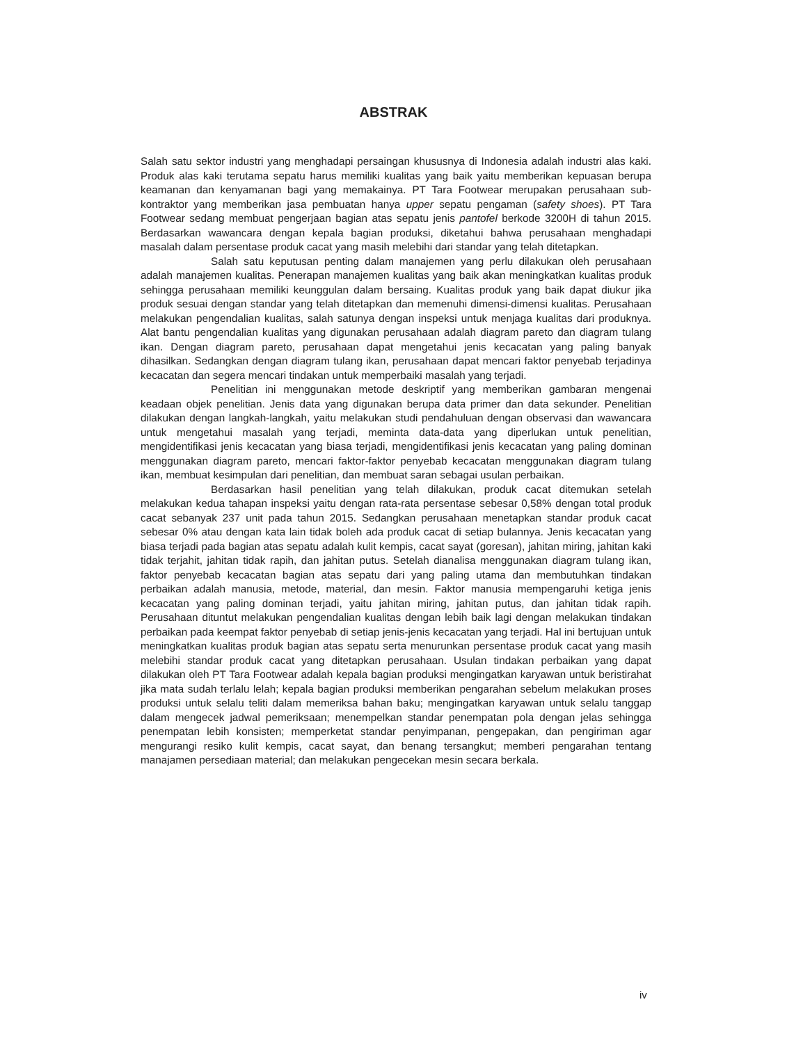ABSTRAK
Salah satu sektor industri yang menghadapi persaingan khususnya di Indonesia adalah industri alas kaki. Produk alas kaki terutama sepatu harus memiliki kualitas yang baik yaitu memberikan kepuasan berupa keamanan dan kenyamanan bagi yang memakainya. PT Tara Footwear merupakan perusahaan sub-kontraktor yang memberikan jasa pembuatan hanya upper sepatu pengaman (safety shoes). PT Tara Footwear sedang membuat pengerjaan bagian atas sepatu jenis pantofel berkode 3200H di tahun 2015. Berdasarkan wawancara dengan kepala bagian produksi, diketahui bahwa perusahaan menghadapi masalah dalam persentase produk cacat yang masih melebihi dari standar yang telah ditetapkan.
Salah satu keputusan penting dalam manajemen yang perlu dilakukan oleh perusahaan adalah manajemen kualitas. Penerapan manajemen kualitas yang baik akan meningkatkan kualitas produk sehingga perusahaan memiliki keunggulan dalam bersaing. Kualitas produk yang baik dapat diukur jika produk sesuai dengan standar yang telah ditetapkan dan memenuhi dimensi-dimensi kualitas. Perusahaan melakukan pengendalian kualitas, salah satunya dengan inspeksi untuk menjaga kualitas dari produknya. Alat bantu pengendalian kualitas yang digunakan perusahaan adalah diagram pareto dan diagram tulang ikan. Dengan diagram pareto, perusahaan dapat mengetahui jenis kecacatan yang paling banyak dihasilkan. Sedangkan dengan diagram tulang ikan, perusahaan dapat mencari faktor penyebab terjadinya kecacatan dan segera mencari tindakan untuk memperbaiki masalah yang terjadi.
Penelitian ini menggunakan metode deskriptif yang memberikan gambaran mengenai keadaan objek penelitian. Jenis data yang digunakan berupa data primer dan data sekunder. Penelitian dilakukan dengan langkah-langkah, yaitu melakukan studi pendahuluan dengan observasi dan wawancara untuk mengetahui masalah yang terjadi, meminta data-data yang diperlukan untuk penelitian, mengidentifikasi jenis kecacatan yang biasa terjadi, mengidentifikasi jenis kecacatan yang paling dominan menggunakan diagram pareto, mencari faktor-faktor penyebab kecacatan menggunakan diagram tulang ikan, membuat kesimpulan dari penelitian, dan membuat saran sebagai usulan perbaikan.
Berdasarkan hasil penelitian yang telah dilakukan, produk cacat ditemukan setelah melakukan kedua tahapan inspeksi yaitu dengan rata-rata persentase sebesar 0,58% dengan total produk cacat sebanyak 237 unit pada tahun 2015. Sedangkan perusahaan menetapkan standar produk cacat sebesar 0% atau dengan kata lain tidak boleh ada produk cacat di setiap bulannya. Jenis kecacatan yang biasa terjadi pada bagian atas sepatu adalah kulit kempis, cacat sayat (goresan), jahitan miring, jahitan kaki tidak terjahit, jahitan tidak rapih, dan jahitan putus. Setelah dianalisa menggunakan diagram tulang ikan, faktor penyebab kecacatan bagian atas sepatu dari yang paling utama dan membutuhkan tindakan perbaikan adalah manusia, metode, material, dan mesin. Faktor manusia mempengaruhi ketiga jenis kecacatan yang paling dominan terjadi, yaitu jahitan miring, jahitan putus, dan jahitan tidak rapih. Perusahaan dituntut melakukan pengendalian kualitas dengan lebih baik lagi dengan melakukan tindakan perbaikan pada keempat faktor penyebab di setiap jenis-jenis kecacatan yang terjadi. Hal ini bertujuan untuk meningkatkan kualitas produk bagian atas sepatu serta menurunkan persentase produk cacat yang masih melebihi standar produk cacat yang ditetapkan perusahaan. Usulan tindakan perbaikan yang dapat dilakukan oleh PT Tara Footwear adalah kepala bagian produksi mengingatkan karyawan untuk beristirahat jika mata sudah terlalu lelah; kepala bagian produksi memberikan pengarahan sebelum melakukan proses produksi untuk selalu teliti dalam memeriksa bahan baku; mengingatkan karyawan untuk selalu tanggap dalam mengecek jadwal pemeriksaan; menempelkan standar penempatan pola dengan jelas sehingga penempatan lebih konsisten; memperketat standar penyimpanan, pengepakan, dan pengiriman agar mengurangi resiko kulit kempis, cacat sayat, dan benang tersangkut; memberi pengarahan tentang manajamen persediaan material; dan melakukan pengecekan mesin secara berkala.
iv